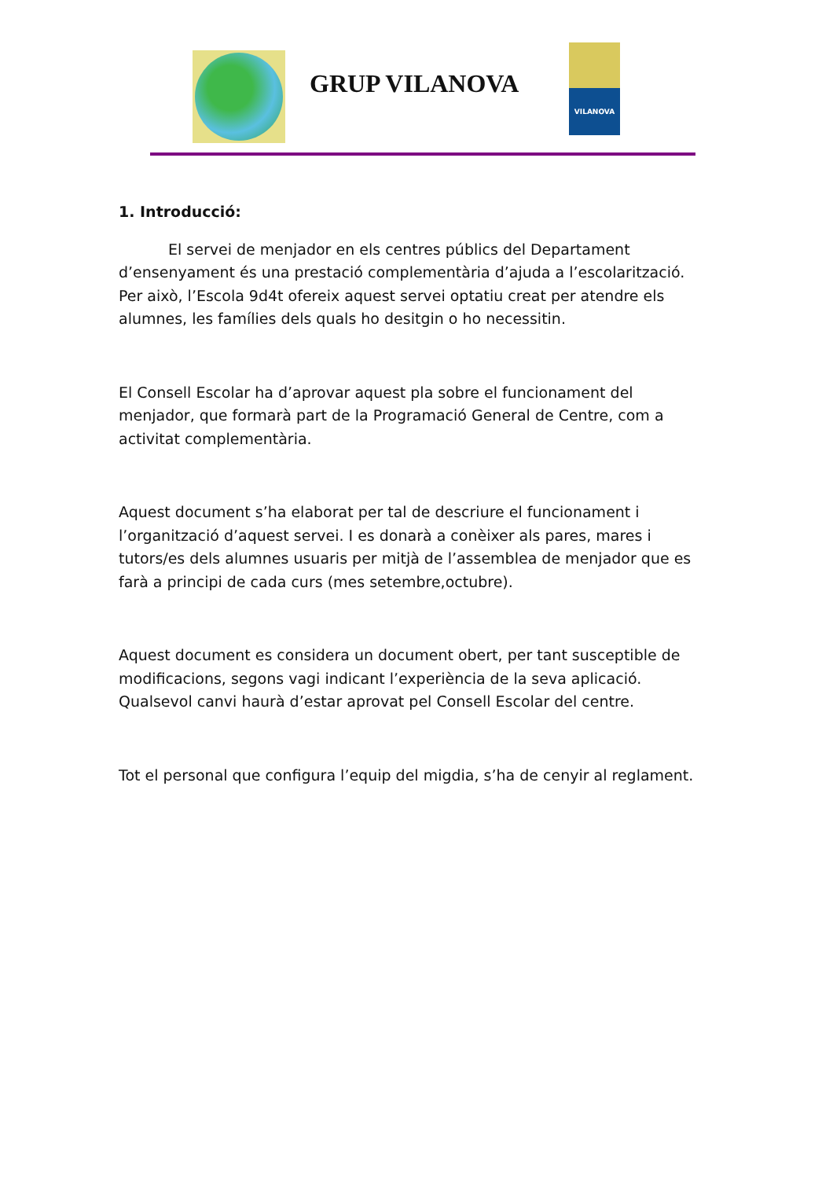GRUP VILANOVA
VILANOVA
1. Introducció:
El servei de menjador en els centres públics del Departament d’ensenyament és una prestació complementària d’ajuda a l’escolarització. Per això, l’Escola 9d4t ofereix aquest servei optatiu creat per atendre els alumnes, les famílies dels quals ho desitgin o ho necessitin.
El Consell Escolar ha d’aprovar aquest pla sobre el funcionament del menjador, que formarà part de la Programació General de Centre, com a activitat complementària.
Aquest document s’ha elaborat per tal de descriure el funcionament i l’organització d’aquest servei. I es donarà a conèixer als pares, mares i tutors/es dels alumnes usuaris per mitjà de l’assemblea de menjador que es farà a principi de cada curs (mes setembre,octubre).
Aquest document es considera un document obert, per tant susceptible de modificacions, segons vagi indicant l’experiència de la seva aplicació. Qualsevol canvi haurà d’estar aprovat pel Consell Escolar del centre.
Tot el personal que configura l’equip del migdia, s’ha de cenyir al reglament.